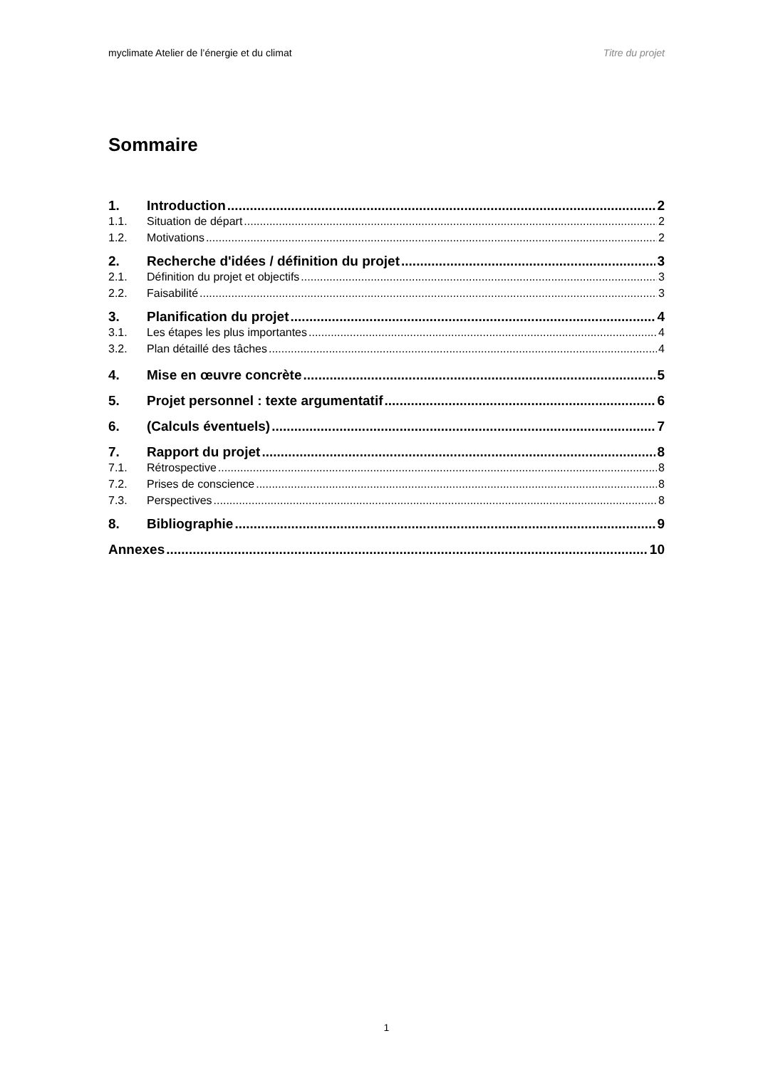myclimate Atelier de l’énergie et du climat Titre du projet
Sommaire
1. Introduction 2
1.1. Situation de départ 2
1.2. Motivations 2
2. Recherche d'idées / définition du projet 3
2.1. Définition du projet et objectifs 3
2.2. Faisabilité 3
3. Planification du projet 4
3.1. Les étapes les plus importantes 4
3.2. Plan détaillé des tâches 4
4. Mise en œuvre concrète 5
5. Projet personnel : texte argumentatif 6
6. (Calculs éventuels) 7
7. Rapport du projet 8
7.1. Rétrospective 8
7.2. Prises de conscience 8
7.3. Perspectives 8
8. Bibliographie 9
Annexes 10
1